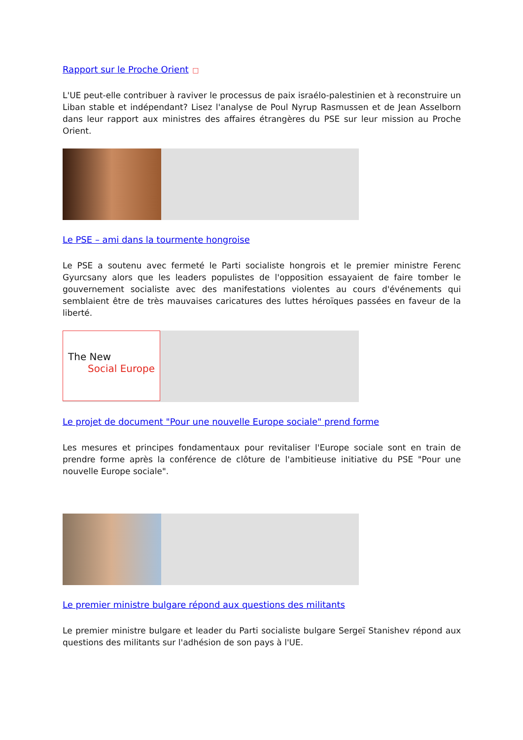Rapport sur le Proche Orient □
L'UE peut-elle contribuer à raviver le processus de paix israélo-palestinien et à reconstruire un Liban stable et indépendant? Lisez l'analyse de Poul Nyrup Rasmussen et de Jean Asselborn dans leur rapport aux ministres des affaires étrangères du PSE sur leur mission au Proche Orient.
Le PSE – ami dans la tourmente hongroise
Le PSE a soutenu avec fermeté le Parti socialiste hongrois et le premier ministre Ferenc Gyurcsany alors que les leaders populistes de l'opposition essayaient de faire tomber le gouvernement socialiste avec des manifestations violentes au cours d'événements qui semblaient être de très mauvaises caricatures des luttes héroïques passées en faveur de la liberté.
The New
Social Europe
Le projet de document "Pour une nouvelle Europe sociale" prend forme
Les mesures et principes fondamentaux pour revitaliser l'Europe sociale sont en train de prendre forme après la conférence de clôture de l'ambitieuse initiative du PSE "Pour une nouvelle Europe sociale".
Le premier ministre bulgare répond aux questions des militants
Le premier ministre bulgare et leader du Parti socialiste bulgare Sergeï Stanishev répond aux questions des militants sur l'adhésion de son pays à l'UE.